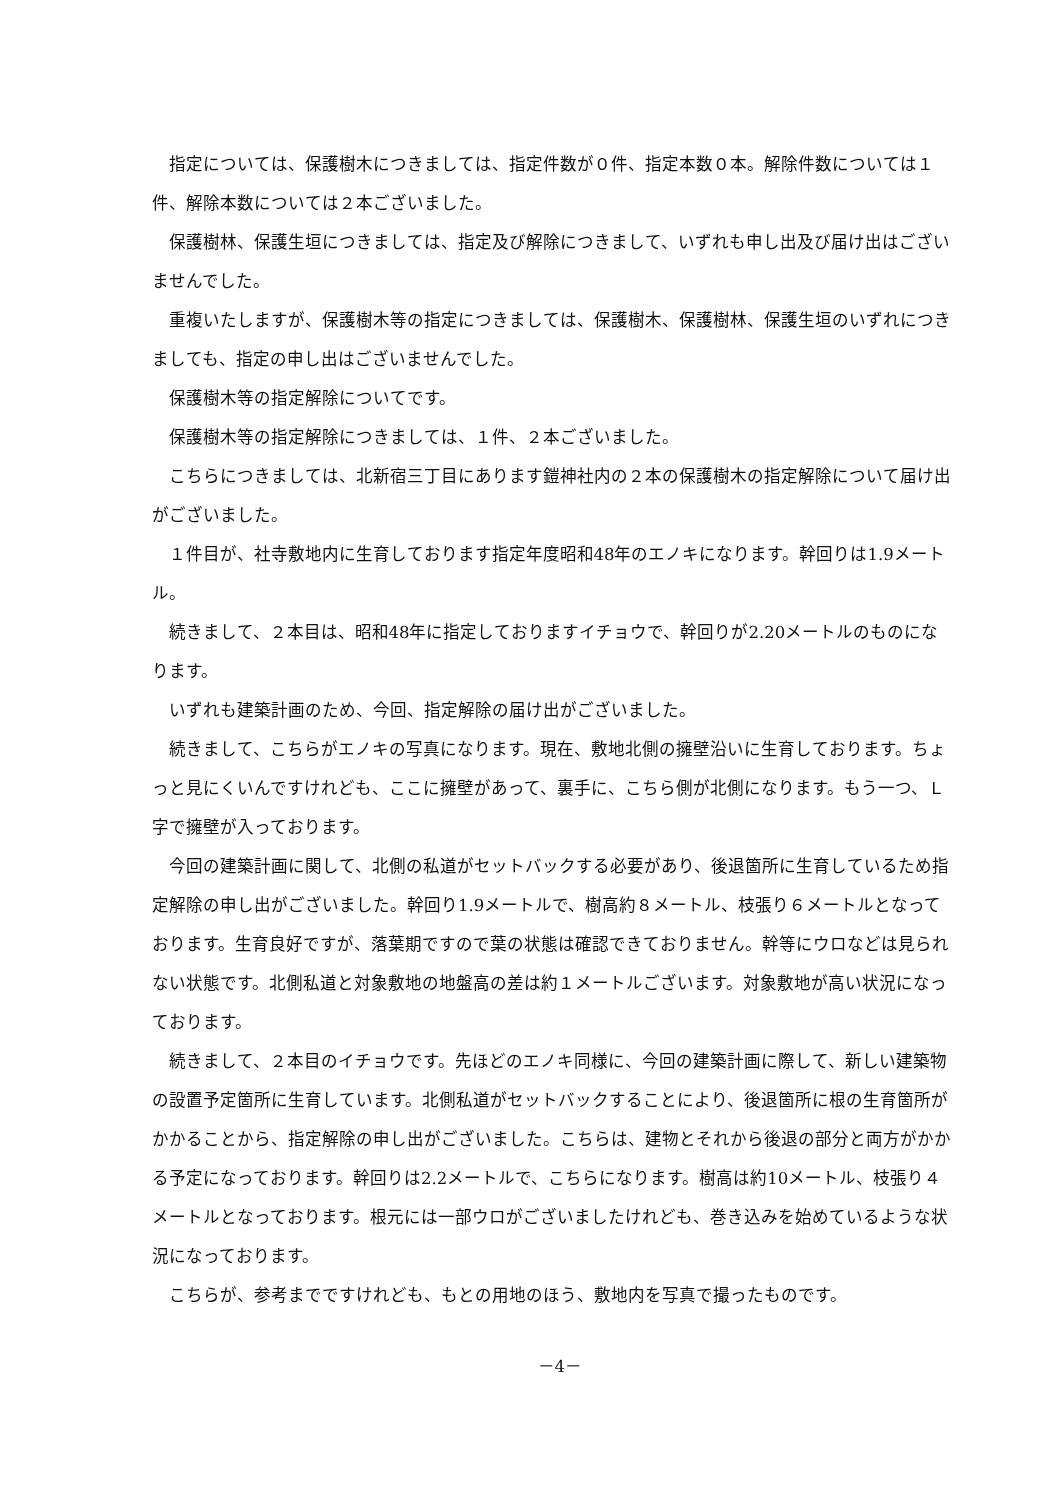指定については、保護樹木につきましては、指定件数が０件、指定本数０本。解除件数については１件、解除本数については２本ございました。
保護樹林、保護生垣につきましては、指定及び解除につきまして、いずれも申し出及び届け出はございませんでした。
重複いたしますが、保護樹木等の指定につきましては、保護樹木、保護樹林、保護生垣のいずれにつきましても、指定の申し出はございませんでした。
保護樹木等の指定解除についてです。
保護樹木等の指定解除につきましては、１件、２本ございました。
こちらにつきましては、北新宿三丁目にあります鎧神社内の２本の保護樹木の指定解除について届け出がございました。
１件目が、社寺敷地内に生育しております指定年度昭和48年のエノキになります。幹回りは1.9メートル。
続きまして、２本目は、昭和48年に指定しておりますイチョウで、幹回りが2.20メートルのものになります。
いずれも建築計画のため、今回、指定解除の届け出がございました。
続きまして、こちらがエノキの写真になります。現在、敷地北側の擁壁沿いに生育しております。ちょっと見にくいんですけれども、ここに擁壁があって、裏手に、こちら側が北側になります。もう一つ、Ｌ字で擁壁が入っております。
今回の建築計画に関して、北側の私道がセットバックする必要があり、後退箇所に生育しているため指定解除の申し出がございました。幹回り1.9メートルで、樹高約８メートル、枝張り６メートルとなっております。生育良好ですが、落葉期ですので葉の状態は確認できておりません。幹等にウロなどは見られない状態です。北側私道と対象敷地の地盤高の差は約１メートルございます。対象敷地が高い状況になっております。
続きまして、２本目のイチョウです。先ほどのエノキ同様に、今回の建築計画に際して、新しい建築物の設置予定箇所に生育しています。北側私道がセットバックすることにより、後退箇所に根の生育箇所がかかることから、指定解除の申し出がございました。こちらは、建物とそれから後退の部分と両方がかかる予定になっております。幹回りは2.2メートルで、こちらになります。樹高は約10メートル、枝張り４メートルとなっております。根元には一部ウロがございましたけれども、巻き込みを始めているような状況になっております。
こちらが、参考までですけれども、もとの用地のほう、敷地内を写真で撮ったものです。
－4－